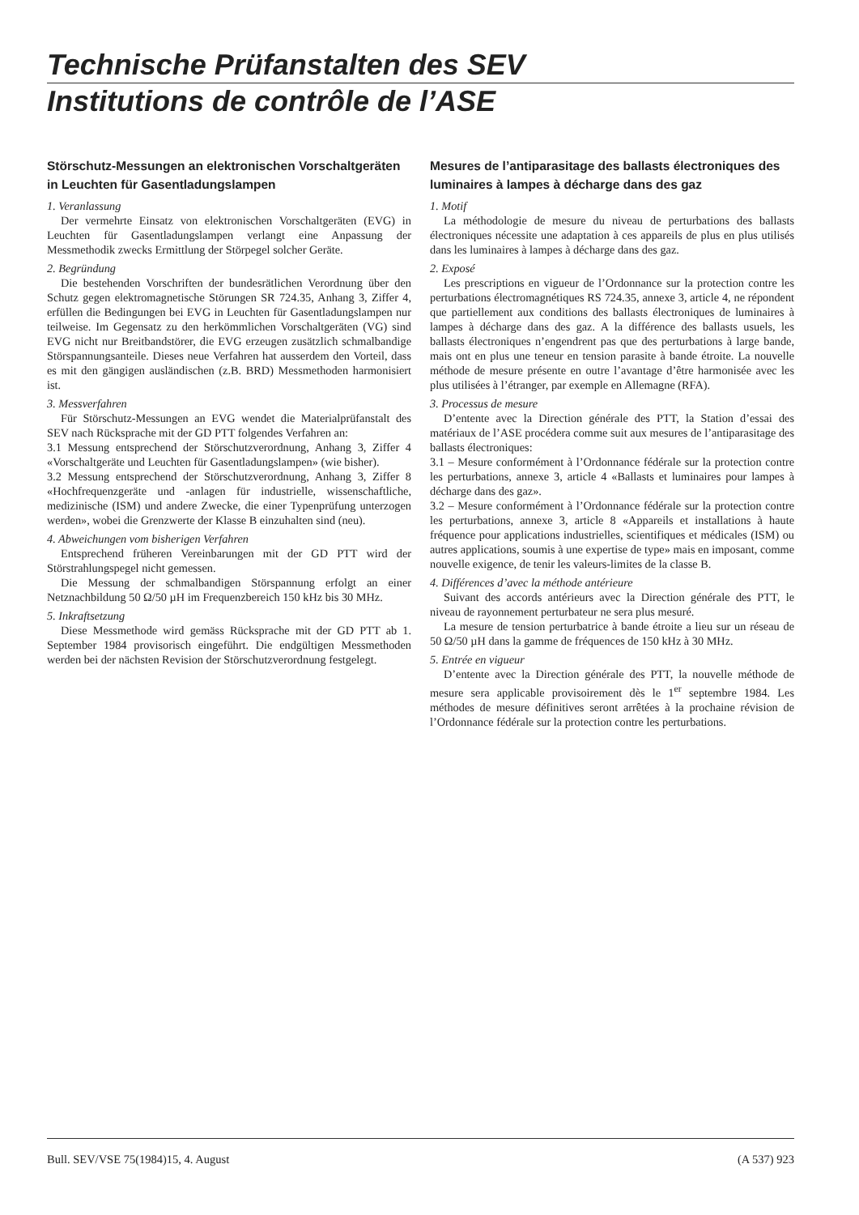Technische Prüfanstalten des SEV
Institutions de contrôle de l’ASE
Störschutz-Messungen an elektronischen Vorschaltgeräten in Leuchten für Gasentladungslampen
1. Veranlassung
Der vermehrte Einsatz von elektronischen Vorschaltgeräten (EVG) in Leuchten für Gasentladungslampen verlangt eine Anpassung der Messmethodik zwecks Ermittlung der Störpegel solcher Geräte.
2. Begründung
Die bestehenden Vorschriften der bundesrätlichen Verordnung über den Schutz gegen elektromagnetische Störungen SR 724.35, Anhang 3, Ziffer 4, erfüllen die Bedingungen bei EVG in Leuchten für Gasentladungslampen nur teilweise. Im Gegensatz zu den herkömmlichen Vorschaltgeräten (VG) sind EVG nicht nur Breitbandstörer, die EVG erzeugen zusätzlich schmalbandige Störspannungsanteile. Dieses neue Verfahren hat ausserdem den Vorteil, dass es mit den gängigen ausländischen (z.B. BRD) Messmethoden harmonisiert ist.
3. Messverfahren
Für Störschutz-Messungen an EVG wendet die Materialprüfanstalt des SEV nach Rücksprache mit der GD PTT folgendes Verfahren an:
3.1 Messung entsprechend der Störschutzverordnung, Anhang 3, Ziffer 4 «Vorschaltgeräte und Leuchten für Gasentladungslampen» (wie bisher).
3.2 Messung entsprechend der Störschutzverordnung, Anhang 3, Ziffer 8 «Hochfrequenzgeräte und -anlagen für industrielle, wissenschaftliche, medizinische (ISM) und andere Zwecke, die einer Typenprüfung unterzogen werden», wobei die Grenzwerte der Klasse B einzuhalten sind (neu).
4. Abweichungen vom bisherigen Verfahren
Entsprechend früheren Vereinbarungen mit der GD PTT wird der Störstrahlungspegel nicht gemessen.
Die Messung der schmalbandigen Störspannung erfolgt an einer Netznachbildung 50 Ω/50 µH im Frequenzbereich 150 kHz bis 30 MHz.
5. Inkraftsetzung
Diese Messmethode wird gemäss Rücksprache mit der GD PTT ab 1. September 1984 provisorisch eingeführt. Die endgültigen Messmethoden werden bei der nächsten Revision der Störschutzverordnung festgelegt.
Mesures de l’antiparasitage des ballasts électroniques des luminaires à lampes à décharge dans des gaz
1. Motif
La méthodologie de mesure du niveau de perturbations des ballasts électroniques nécessite une adaptation à ces appareils de plus en plus utilisés dans les luminaires à lampes à décharge dans des gaz.
2. Exposé
Les prescriptions en vigueur de l’Ordonnance sur la protection contre les perturbations électromagnétiques RS 724.35, annexe 3, article 4, ne répondent que partiellement aux conditions des ballasts électroniques de luminaires à lampes à décharge dans des gaz. A la différence des ballasts usuels, les ballasts électroniques n’engendrent pas que des perturbations à large bande, mais ont en plus une teneur en tension parasite à bande étroite. La nouvelle méthode de mesure présente en outre l’avantage d’être harmonisée avec les plus utilisées à l’étranger, par exemple en Allemagne (RFA).
3. Processus de mesure
D’entente avec la Direction générale des PTT, la Station d’essai des matériaux de l’ASE procédera comme suit aux mesures de l’antiparasitage des ballasts électroniques:
3.1 – Mesure conformément à l’Ordonnance fédérale sur la protection contre les perturbations, annexe 3, article 4 «Ballasts et luminaires pour lampes à décharge dans des gaz».
3.2 – Mesure conformément à l’Ordonnance fédérale sur la protection contre les perturbations, annexe 3, article 8 «Appareils et installations à haute fréquence pour applications industrielles, scientifiques et médicales (ISM) ou autres applications, soumis à une expertise de type» mais en imposant, comme nouvelle exigence, de tenir les valeurs-limites de la classe B.
4. Différences d’avec la méthode antérieure
Suivant des accords antérieurs avec la Direction générale des PTT, le niveau de rayonnement perturbateur ne sera plus mesuré.
La mesure de tension perturbatrice à bande étroite a lieu sur un réseau de 50 Ω/50 µH dans la gamme de fréquences de 150 kHz à 30 MHz.
5. Entrée en vigueur
D’entente avec la Direction générale des PTT, la nouvelle méthode de mesure sera applicable provisoirement dès le 1<sup>er</sup> septembre 1984. Les méthodes de mesure définitives seront arrêtées à la prochaine révision de l’Ordonnance fédérale sur la protection contre les perturbations.
Bull. SEV/VSE 75(1984)15, 4. August (A 537) 923